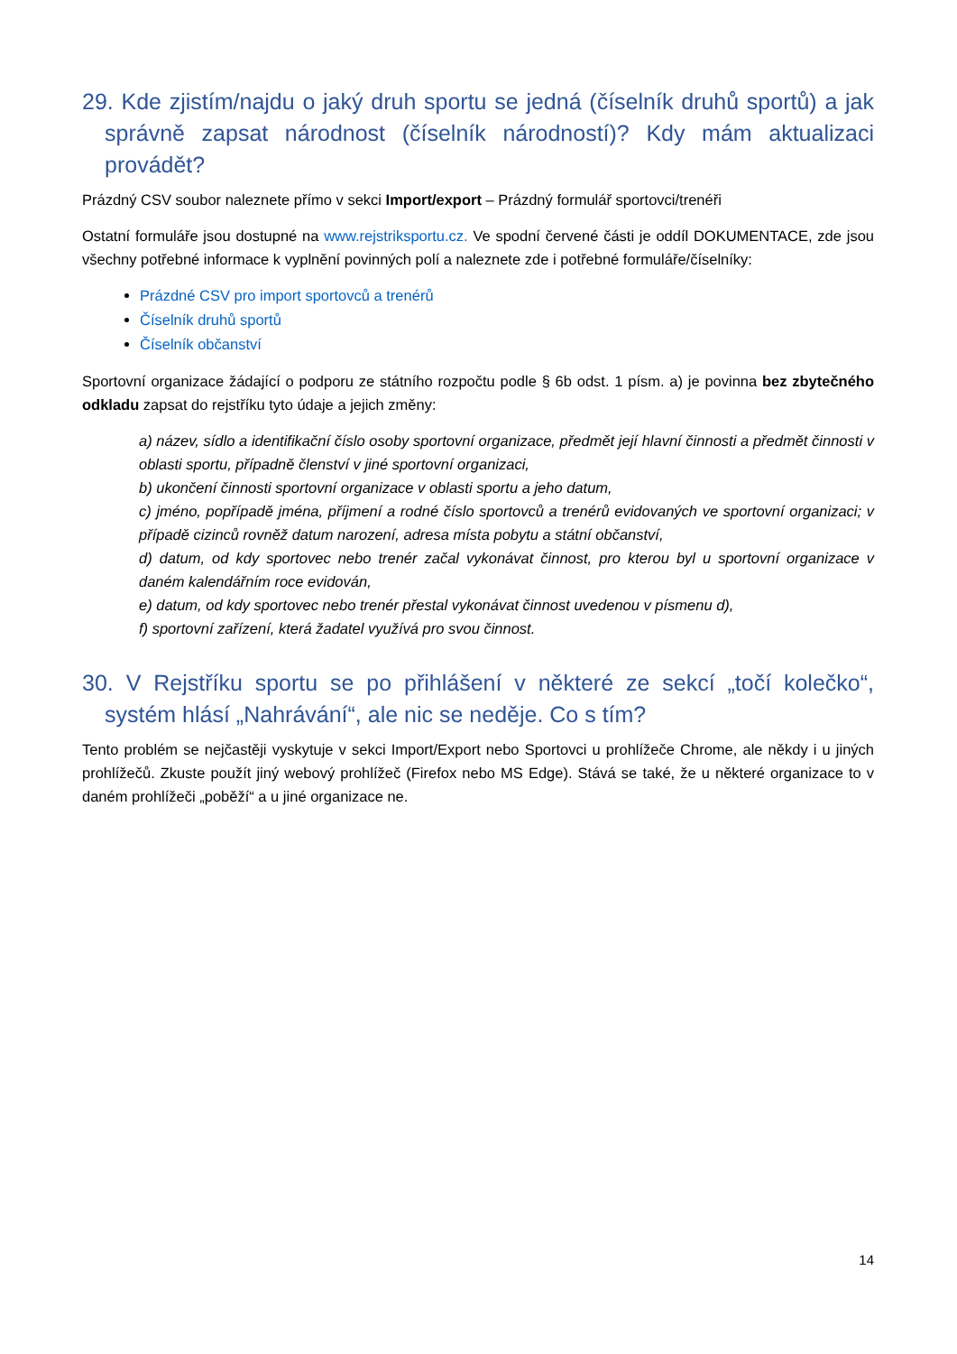29. Kde zjistím/najdu o jaký druh sportu se jedná (číselník druhů sportů) a jak správně zapsat národnost (číselník národností)? Kdy mám aktualizaci provádět?
Prázdný CSV soubor naleznete přímo v sekci Import/export – Prázdný formulář sportovci/trenéři
Ostatní formuláře jsou dostupné na www.rejstriksportu.cz. Ve spodní červené části je oddíl DOKUMENTACE, zde jsou všechny potřebné informace k vyplnění povinných polí a naleznete zde i potřebné formuláře/číselníky:
Prázdné CSV pro import sportovců a trenérů
Číselník druhů sportů
Číselník občanství
Sportovní organizace žádající o podporu ze státního rozpočtu podle § 6b odst. 1 písm. a) je povinna bez zbytečného odkladu zapsat do rejstříku tyto údaje a jejich změny:
a) název, sídlo a identifikační číslo osoby sportovní organizace, předmět její hlavní činnosti a předmět činnosti v oblasti sportu, případně členství v jiné sportovní organizaci,
b) ukončení činnosti sportovní organizace v oblasti sportu a jeho datum,
c) jméno, popřípadě jména, příjmení a rodné číslo sportovců a trenérů evidovaných ve sportovní organizaci; v případě cizinců rovněž datum narození, adresa místa pobytu a státní občanství,
d) datum, od kdy sportovec nebo trenér začal vykonávat činnost, pro kterou byl u sportovní organizace v daném kalendářním roce evidován,
e) datum, od kdy sportovec nebo trenér přestal vykonávat činnost uvedenou v písmenu d),
f) sportovní zařízení, která žadatel využívá pro svou činnost.
30. V Rejstříku sportu se po přihlášení v některé ze sekcí „točí kolečko“, systém hlásí „Nahrávání“, ale nic se neděje. Co s tím?
Tento problém se nejčastěji vyskytuje v sekci Import/Export nebo Sportovci u prohlížeče Chrome, ale někdy i u jiných prohlížečů. Zkuste použít jiný webový prohlížeč (Firefox nebo MS Edge). Stává se také, že u některé organizace to v daném prohlížeči „poběží“ a u jiné organizace ne.
14